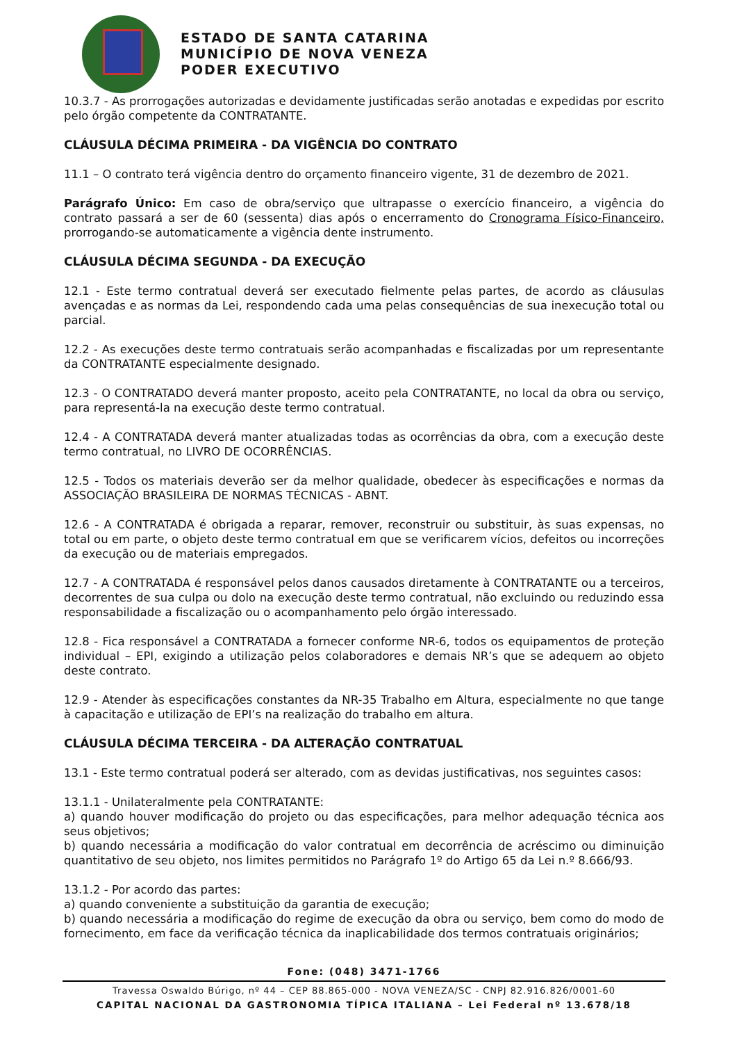ESTADO DE SANTA CATARINA
MUNICÍPIO DE NOVA VENEZA
PODER EXECUTIVO
10.3.7 - As prorrogações autorizadas e devidamente justificadas serão anotadas e expedidas por escrito pelo órgão competente da CONTRATANTE.
CLÁUSULA DÉCIMA PRIMEIRA - DA VIGÊNCIA DO CONTRATO
11.1 – O contrato terá vigência dentro do orçamento financeiro vigente, 31 de dezembro de 2021.
Parágrafo Único: Em caso de obra/serviço que ultrapasse o exercício financeiro, a vigência do contrato passará a ser de 60 (sessenta) dias após o encerramento do Cronograma Físico-Financeiro, prorrogando-se automaticamente a vigência dente instrumento.
CLÁUSULA DÉCIMA SEGUNDA - DA EXECUÇÃO
12.1 - Este termo contratual deverá ser executado fielmente pelas partes, de acordo as cláusulas avençadas e as normas da Lei, respondendo cada uma pelas consequências de sua inexecução total ou parcial.
12.2 - As execuções deste termo contratuais serão acompanhadas e fiscalizadas por um representante da CONTRATANTE especialmente designado.
12.3 - O CONTRATADO deverá manter proposto, aceito pela CONTRATANTE, no local da obra ou serviço, para representá-la na execução deste termo contratual.
12.4 - A CONTRATADA deverá manter atualizadas todas as ocorrências da obra, com a execução deste termo contratual, no LIVRO DE OCORRÊNCIAS.
12.5 - Todos os materiais deverão ser da melhor qualidade, obedecer às especificações e normas da ASSOCIAÇÃO BRASILEIRA DE NORMAS TÉCNICAS - ABNT.
12.6 - A CONTRATADA é obrigada a reparar, remover, reconstruir ou substituir, às suas expensas, no total ou em parte, o objeto deste termo contratual em que se verificarem vícios, defeitos ou incorreções da execução ou de materiais empregados.
12.7 - A CONTRATADA é responsável pelos danos causados diretamente à CONTRATANTE ou a terceiros, decorrentes de sua culpa ou dolo na execução deste termo contratual, não excluindo ou reduzindo essa responsabilidade a fiscalização ou o acompanhamento pelo órgão interessado.
12.8 - Fica responsável a CONTRATADA a fornecer conforme NR-6, todos os equipamentos de proteção individual – EPI, exigindo a utilização pelos colaboradores e demais NR’s que se adequem ao objeto deste contrato.
12.9 - Atender às especificações constantes da NR-35 Trabalho em Altura, especialmente no que tange à capacitação e utilização de EPI’s na realização do trabalho em altura.
CLÁUSULA DÉCIMA TERCEIRA - DA ALTERAÇÃO CONTRATUAL
13.1 - Este termo contratual poderá ser alterado, com as devidas justificativas, nos seguintes casos:
13.1.1 - Unilateralmente pela CONTRATANTE:
a) quando houver modificação do projeto ou das especificações, para melhor adequação técnica aos seus objetivos;
b) quando necessária a modificação do valor contratual em decorrência de acréscimo ou diminuição quantitativo de seu objeto, nos limites permitidos no Parágrafo 1º do Artigo 65 da Lei n.º 8.666/93.
13.1.2 - Por acordo das partes:
a) quando conveniente a substituição da garantia de execução;
b) quando necessária a modificação do regime de execução da obra ou serviço, bem como do modo de fornecimento, em face da verificação técnica da inaplicabilidade dos termos contratuais originários;
Fone: (048) 3471-1766
Travessa Oswaldo Búrigo, nº 44 – CEP 88.865-000 - NOVA VENEZA/SC - CNPJ 82.916.826/0001-60
CAPITAL NACIONAL DA GASTRONOMIA TÍPICA ITALIANA – Lei Federal nº 13.678/18